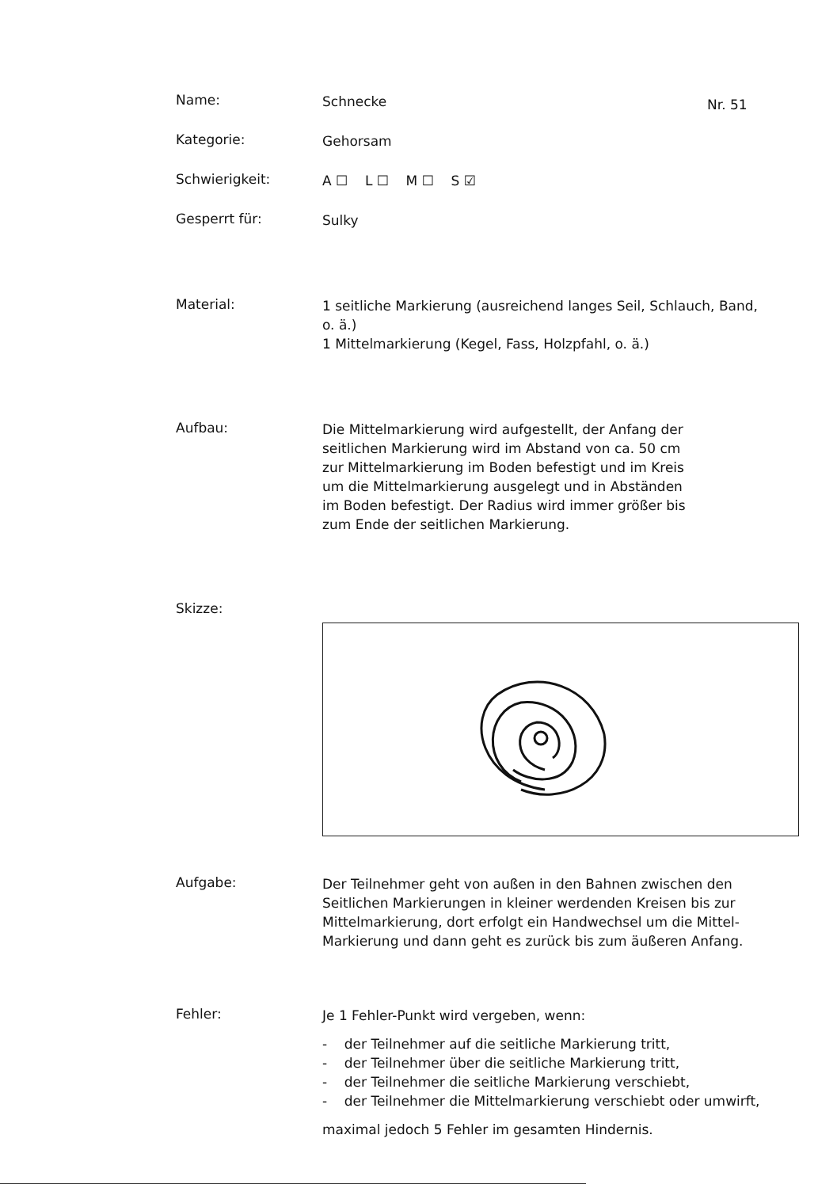Nr. 51
Name:
Schnecke
Kategorie:
Gehorsam
Schwierigkeit:
A ☐ L ☐ M ☐ S ☑
Gesperrt für:
Sulky
Material:
1 seitliche Markierung (ausreichend langes Seil, Schlauch, Band, o. ä.)
1 Mittelmarkierung (Kegel, Fass, Holzpfahl, o. ä.)
Aufbau:
Die Mittelmarkierung wird aufgestellt, der Anfang der seitlichen Markierung wird im Abstand von ca. 50 cm zur Mittelmarkierung im Boden befestigt und im Kreis um die Mittelmarkierung ausgelegt und in Abständen im Boden befestigt. Der Radius wird immer größer bis zum Ende der seitlichen Markierung.
Skizze:
Aufgabe:
Der Teilnehmer geht von außen in den Bahnen zwischen den Seitlichen Markierungen in kleiner werdenden Kreisen bis zur Mittelmarkierung, dort erfolgt ein Handwechsel um die Mittel-Markierung und dann geht es zurück bis zum äußeren Anfang.
Fehler:
Je 1 Fehler-Punkt wird vergeben, wenn:
- der Teilnehmer auf die seitliche Markierung tritt,
- der Teilnehmer über die seitliche Markierung tritt,
- der Teilnehmer die seitliche Markierung verschiebt,
- der Teilnehmer die Mittelmarkierung verschiebt oder umwirft,
maximal jedoch 5 Fehler im gesamten Hindernis.